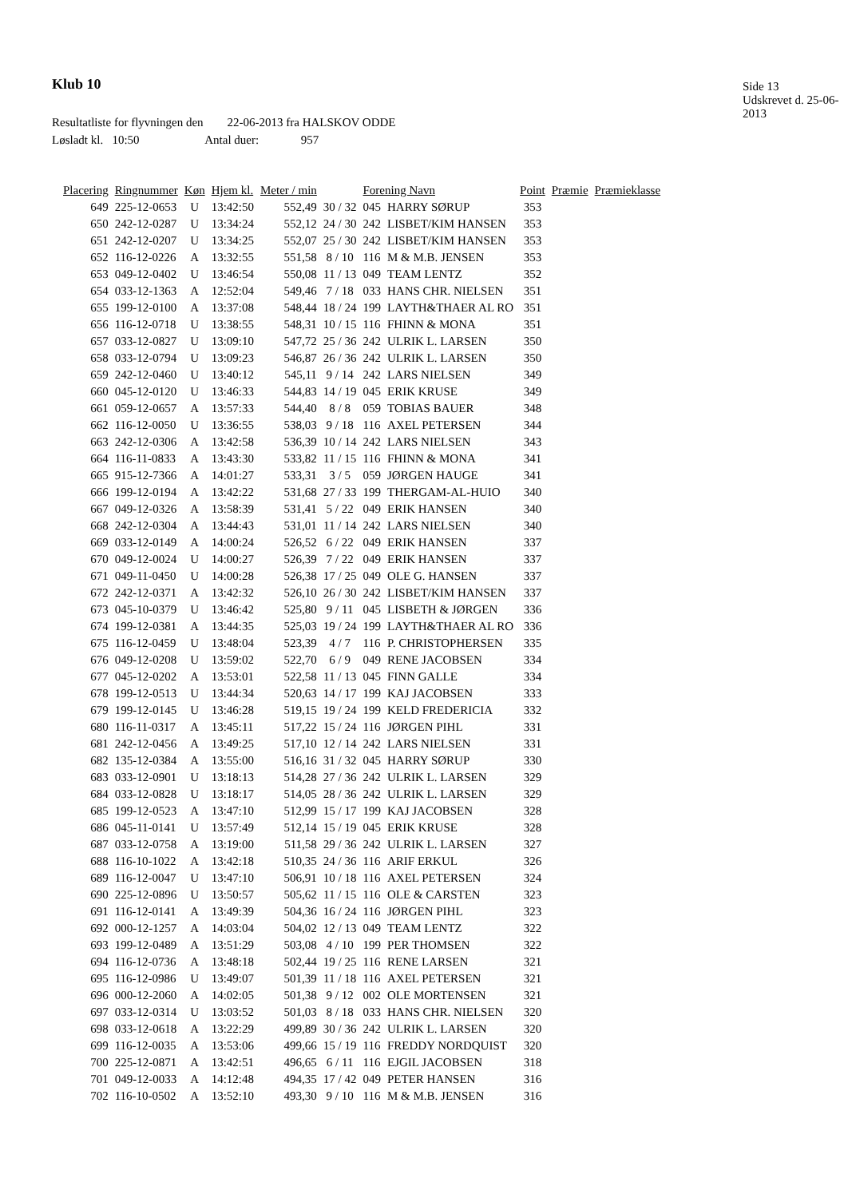Klub 10
Side 13
Udskrevet d. 25-06-2013
Resultatliste for flyvningen den 22-06-2013 fra HALSKOV ODDE
Løsladt kl. 10:50 Antal duer: 957
| Placering | Ringnummer | Køn | Hjem kl. | Meter / min | | Forening Navn | | Point | Præmie | Præmieklasse |
| --- | --- | --- | --- | --- | --- | --- | --- | --- | --- | --- |
| 649 | 225-12-0653 | U | 13:42:50 | 552,49 | 30 / 32 | 045 | HARRY SØRUP | 353 | | |
| 650 | 242-12-0287 | U | 13:34:24 | 552,12 | 24 / 30 | 242 | LISBET/KIM HANSEN | 353 | | |
| 651 | 242-12-0207 | U | 13:34:25 | 552,07 | 25 / 30 | 242 | LISBET/KIM HANSEN | 353 | | |
| 652 | 116-12-0226 | A | 13:32:55 | 551,58 | 8 / 10 | 116 | M & M.B. JENSEN | 353 | | |
| 653 | 049-12-0402 | U | 13:46:54 | 550,08 | 11 / 13 | 049 | TEAM LENTZ | 352 | | |
| 654 | 033-12-1363 | A | 12:52:04 | 549,46 | 7 / 18 | 033 | HANS CHR. NIELSEN | 351 | | |
| 655 | 199-12-0100 | A | 13:37:08 | 548,44 | 18 / 24 | 199 | LAYTH&THAER AL RO | 351 | | |
| 656 | 116-12-0718 | U | 13:38:55 | 548,31 | 10 / 15 | 116 | FHINN & MONA | 351 | | |
| 657 | 033-12-0827 | U | 13:09:10 | 547,72 | 25 / 36 | 242 | ULRIK L. LARSEN | 350 | | |
| 658 | 033-12-0794 | U | 13:09:23 | 546,87 | 26 / 36 | 242 | ULRIK L. LARSEN | 350 | | |
| 659 | 242-12-0460 | U | 13:40:12 | 545,11 | 9 / 14 | 242 | LARS NIELSEN | 349 | | |
| 660 | 045-12-0120 | U | 13:46:33 | 544,83 | 14 / 19 | 045 | ERIK KRUSE | 349 | | |
| 661 | 059-12-0657 | A | 13:57:33 | 544,40 | 8 / 8 | 059 | TOBIAS BAUER | 348 | | |
| 662 | 116-12-0050 | U | 13:36:55 | 538,03 | 9 / 18 | 116 | AXEL PETERSEN | 344 | | |
| 663 | 242-12-0306 | A | 13:42:58 | 536,39 | 10 / 14 | 242 | LARS NIELSEN | 343 | | |
| 664 | 116-11-0833 | A | 13:43:30 | 533,82 | 11 / 15 | 116 | FHINN & MONA | 341 | | |
| 665 | 915-12-7366 | A | 14:01:27 | 533,31 | 3 / 5 | 059 | JØRGEN HAUGE | 341 | | |
| 666 | 199-12-0194 | A | 13:42:22 | 531,68 | 27 / 33 | 199 | THERGAM-AL-HUIO | 340 | | |
| 667 | 049-12-0326 | A | 13:58:39 | 531,41 | 5 / 22 | 049 | ERIK HANSEN | 340 | | |
| 668 | 242-12-0304 | A | 13:44:43 | 531,01 | 11 / 14 | 242 | LARS NIELSEN | 340 | | |
| 669 | 033-12-0149 | A | 14:00:24 | 526,52 | 6 / 22 | 049 | ERIK HANSEN | 337 | | |
| 670 | 049-12-0024 | U | 14:00:27 | 526,39 | 7 / 22 | 049 | ERIK HANSEN | 337 | | |
| 671 | 049-11-0450 | U | 14:00:28 | 526,38 | 17 / 25 | 049 | OLE G. HANSEN | 337 | | |
| 672 | 242-12-0371 | A | 13:42:32 | 526,10 | 26 / 30 | 242 | LISBET/KIM HANSEN | 337 | | |
| 673 | 045-10-0379 | U | 13:46:42 | 525,80 | 9 / 11 | 045 | LISBETH & JØRGEN | 336 | | |
| 674 | 199-12-0381 | A | 13:44:35 | 525,03 | 19 / 24 | 199 | LAYTH&THAER AL RO | 336 | | |
| 675 | 116-12-0459 | U | 13:48:04 | 523,39 | 4 / 7 | 116 | P. CHRISTOPHERSEN | 335 | | |
| 676 | 049-12-0208 | U | 13:59:02 | 522,70 | 6 / 9 | 049 | RENE JACOBSEN | 334 | | |
| 677 | 045-12-0202 | A | 13:53:01 | 522,58 | 11 / 13 | 045 | FINN GALLE | 334 | | |
| 678 | 199-12-0513 | U | 13:44:34 | 520,63 | 14 / 17 | 199 | KAJ JACOBSEN | 333 | | |
| 679 | 199-12-0145 | U | 13:46:28 | 519,15 | 19 / 24 | 199 | KELD FREDERICIA | 332 | | |
| 680 | 116-11-0317 | A | 13:45:11 | 517,22 | 15 / 24 | 116 | JØRGEN PIHL | 331 | | |
| 681 | 242-12-0456 | A | 13:49:25 | 517,10 | 12 / 14 | 242 | LARS NIELSEN | 331 | | |
| 682 | 135-12-0384 | A | 13:55:00 | 516,16 | 31 / 32 | 045 | HARRY SØRUP | 330 | | |
| 683 | 033-12-0901 | U | 13:18:13 | 514,28 | 27 / 36 | 242 | ULRIK L. LARSEN | 329 | | |
| 684 | 033-12-0828 | U | 13:18:17 | 514,05 | 28 / 36 | 242 | ULRIK L. LARSEN | 329 | | |
| 685 | 199-12-0523 | A | 13:47:10 | 512,99 | 15 / 17 | 199 | KAJ JACOBSEN | 328 | | |
| 686 | 045-11-0141 | U | 13:57:49 | 512,14 | 15 / 19 | 045 | ERIK KRUSE | 328 | | |
| 687 | 033-12-0758 | A | 13:19:00 | 511,58 | 29 / 36 | 242 | ULRIK L. LARSEN | 327 | | |
| 688 | 116-10-1022 | A | 13:42:18 | 510,35 | 24 / 36 | 116 | ARIF ERKUL | 326 | | |
| 689 | 116-12-0047 | U | 13:47:10 | 506,91 | 10 / 18 | 116 | AXEL PETERSEN | 324 | | |
| 690 | 225-12-0896 | U | 13:50:57 | 505,62 | 11 / 15 | 116 | OLE & CARSTEN | 323 | | |
| 691 | 116-12-0141 | A | 13:49:39 | 504,36 | 16 / 24 | 116 | JØRGEN PIHL | 323 | | |
| 692 | 000-12-1257 | A | 14:03:04 | 504,02 | 12 / 13 | 049 | TEAM LENTZ | 322 | | |
| 693 | 199-12-0489 | A | 13:51:29 | 503,08 | 4 / 10 | 199 | PER THOMSEN | 322 | | |
| 694 | 116-12-0736 | A | 13:48:18 | 502,44 | 19 / 25 | 116 | RENE LARSEN | 321 | | |
| 695 | 116-12-0986 | U | 13:49:07 | 501,39 | 11 / 18 | 116 | AXEL PETERSEN | 321 | | |
| 696 | 000-12-2060 | A | 14:02:05 | 501,38 | 9 / 12 | 002 | OLE MORTENSEN | 321 | | |
| 697 | 033-12-0314 | U | 13:03:52 | 501,03 | 8 / 18 | 033 | HANS CHR. NIELSEN | 320 | | |
| 698 | 033-12-0618 | A | 13:22:29 | 499,89 | 30 / 36 | 242 | ULRIK L. LARSEN | 320 | | |
| 699 | 116-12-0035 | A | 13:53:06 | 499,66 | 15 / 19 | 116 | FREDDY NORDQUIST | 320 | | |
| 700 | 225-12-0871 | A | 13:42:51 | 496,65 | 6 / 11 | 116 | EJGIL JACOBSEN | 318 | | |
| 701 | 049-12-0033 | A | 14:12:48 | 494,35 | 17 / 42 | 049 | PETER HANSEN | 316 | | |
| 702 | 116-10-0502 | A | 13:52:10 | 493,30 | 9 / 10 | 116 | M & M.B. JENSEN | 316 | | |